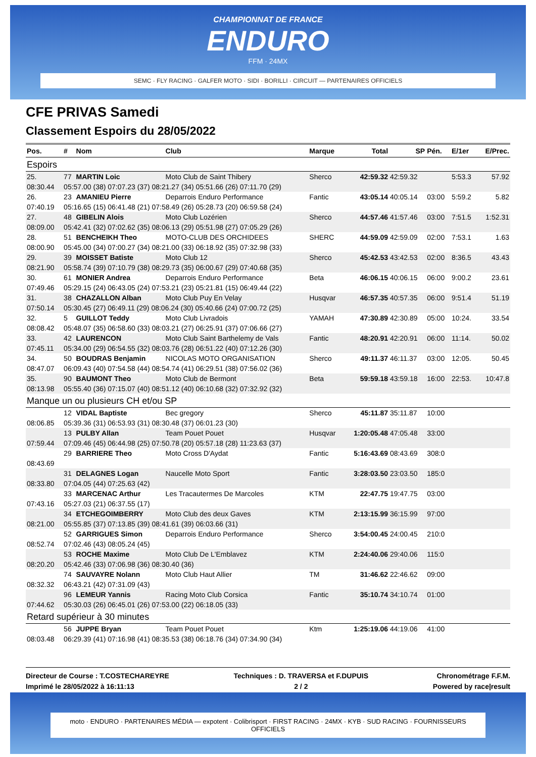CHAMPIONNAT DE FRANCE
ENDURO
FFM · 24MX
SEMC · FLY RACING · GALFER MOTO · SIDI · BORILLI · CIRCUIT — PARTENAIRES OFFICIELS
CFE PRIVAS Samedi
Classement Espoirs du 28/05/2022
| Pos. | # | Nom | Club | | Marque | Total | SP | Pén. | E/1er | E/Prec. |
| --- | --- | --- | --- | --- | --- | --- | --- | --- | --- | --- |
| Espoirs | | | | | | | | | | |
| 25. | 77 | MARTIN Loic | Moto Club de Saint Thibery | | Sherco | 42:59.32 | 42:59.32 | | 5:53.3 | 57.92 |
| 08:30.44 | 05:57.00 (38) 07:07.23 (37) 08:21.27 (34) 05:51.66 (26) 07:11.70 (29) | | | | | | | | | |
| 26. | 23 | AMANIEU Pierre | Deparrois Enduro Performance | | Fantic | 43:05.14 | 40:05.14 | 03:00 | 5:59.2 | 5.82 |
| 07:40.19 | 05:16.65 (15) 06:41.48 (21) 07:58.49 (26) 05:28.73 (20) 06:59.58 (24) | | | | | | | | | |
| 27. | 48 | GIBELIN Alois | Moto Club Lozérien | | Sherco | 44:57.46 | 41:57.46 | 03:00 | 7:51.5 | 1:52.31 |
| 08:09.00 | 05:42.41 (32) 07:02.62 (35) 08:06.13 (29) 05:51.98 (27) 07:05.29 (26) | | | | | | | | | |
| 28. | 51 | BENCHEIKH Theo | MOTO-CLUB DES ORCHIDEES | | SHERC | 44:59.09 | 42:59.09 | 02:00 | 7:53.1 | 1.63 |
| 08:00.90 | 05:45.00 (34) 07:00.27 (34) 08:21.00 (33) 06:18.92 (35) 07:32.98 (33) | | | | | | | | | |
| 29. | 39 | MOISSET Batiste | Moto Club 12 | | Sherco | 45:42.53 | 43:42.53 | 02:00 | 8:36.5 | 43.43 |
| 08:21.90 | 05:58.74 (39) 07:10.79 (38) 08:29.73 (35) 06:00.67 (29) 07:40.68 (35) | | | | | | | | | |
| 30. | 61 | MONIER Andrea | Deparrois Enduro Performance | | Beta | 46:06.15 | 40:06.15 | 06:00 | 9:00.2 | 23.61 |
| 07:49.46 | 05:29.15 (24) 06:43.05 (24) 07:53.21 (23) 05:21.81 (15) 06:49.44 (22) | | | | | | | | | |
| 31. | 38 | CHAZALLON Alban | Moto Club Puy En Velay | | Husqvar | 46:57.35 | 40:57.35 | 06:00 | 9:51.4 | 51.19 |
| 07:50.14 | 05:30.45 (27) 06:49.11 (29) 08:06.24 (30) 05:40.66 (24) 07:00.72 (25) | | | | | | | | | |
| 32. | 5 | GUILLOT Teddy | Moto Club Livradois | | YAMAH | 47:30.89 | 42:30.89 | 05:00 | 10:24. | 33.54 |
| 08:08.42 | 05:48.07 (35) 06:58.60 (33) 08:03.21 (27) 06:25.91 (37) 07:06.66 (27) | | | | | | | | | |
| 33. | 42 | LAURENCON | Moto Club Saint Barthelemy de Vals | | Fantic | 48:20.91 | 42:20.91 | 06:00 | 11:14. | 50.02 |
| 07:45.11 | 05:34.00 (29) 06:54.55 (32) 08:03.76 (28) 06:51.22 (40) 07:12.26 (30) | | | | | | | | | |
| 34. | 50 | BOUDRAS Benjamin | NICOLAS MOTO ORGANISATION | | Sherco | 49:11.37 | 46:11.37 | 03:00 | 12:05. | 50.45 |
| 08:47.07 | 06:09.43 (40) 07:54.58 (44) 08:54.74 (41) 06:29.51 (38) 07:56.02 (36) | | | | | | | | | |
| 35. | 90 | BAUMONT Theo | Moto Club de Bermont | | Beta | 59:59.18 | 43:59.18 | 16:00 | 22:53. | 10:47.8 |
| 08:13.98 | 05:55.40 (36) 07:15.07 (40) 08:51.12 (40) 06:10.68 (32) 07:32.92 (32) | | | | | | | | | |
| Manque un ou plusieurs CH et/ou SP | | | | | | | | | | |
| | 12 | VIDAL Baptiste | Bec gregory | | Sherco | 45:11.87 | 35:11.87 | 10:00 | | |
| 08:06.85 | 05:39.36 (31) 06:53.93 (31) 08:30.48 (37) 06:01.23 (30) | | | | | | | | | |
| | 13 | PULBY Allan | Team Pouet Pouet | | Husqvar | 1:20:05.48 | 47:05.48 | 33:00 | | |
| 07:59.44 | 07:09.46 (45) 06:44.98 (25) 07:50.78 (20) 05:57.18 (28) 11:23.63 (37) | | | | | | | | | |
| | 29 | BARRIERE Theo | Moto Cross D'Aydat | | Fantic | 5:16:43.69 | 08:43.69 | 308:0 | | |
| 08:43.69 | | | | | | | | | | |
| | 31 | DELAGNES Logan | Naucelle Moto Sport | | Fantic | 3:28:03.50 | 23:03.50 | 185:0 | | |
| 08:33.80 | 07:04.05 (44) 07:25.63 (42) | | | | | | | | | |
| | 33 | MARCENAC Arthur | Les Tracautermes De Marcoles | | KTM | 22:47.75 | 19:47.75 | 03:00 | | |
| 07:43.16 | 05:27.03 (21) 06:37.55 (17) | | | | | | | | | |
| | 34 | ETCHEGOIMBERRY | Moto Club des deux Gaves | | KTM | 2:13:15.99 | 36:15.99 | 97:00 | | |
| 08:21.00 | 05:55.85 (37) 07:13.85 (39) 08:41.61 (39) 06:03.66 (31) | | | | | | | | | |
| | 52 | GARRIGUES Simon | Deparrois Enduro Performance | | Sherco | 3:54:00.45 | 24:00.45 | 210:0 | | |
| 08:52.74 | 07:02.46 (43) 08:05.24 (45) | | | | | | | | | |
| | 53 | ROCHE Maxime | Moto Club De L'Emblavez | | KTM | 2:24:40.06 | 29:40.06 | 115:0 | | |
| 08:20.20 | 05:42.46 (33) 07:06.98 (36) 08:30.40 (36) | | | | | | | | | |
| | 74 | SAUVAYRE Nolann | Moto Club Haut Allier | | TM | 31:46.62 | 22:46.62 | 09:00 | | |
| 08:32.32 | 06:43.21 (42) 07:31.09 (43) | | | | | | | | | |
| | 96 | LEMEUR Yannis | Racing Moto Club Corsica | | Fantic | 35:10.74 | 34:10.74 | 01:00 | | |
| 07:44.62 | 05:30.03 (26) 06:45.01 (26) 07:53.00 (22) 06:18.05 (33) | | | | | | | | | |
| Retard supérieur à 30 minutes | | | | | | | | | | |
| | 56 | JUPPE Bryan | Team Pouet Pouet | | Ktm | 1:25:19.06 | 44:19.06 | 41:00 | | |
| 08:03.48 | 06:29.39 (41) 07:16.98 (41) 08:35.53 (38) 06:18.76 (34) 07:34.90 (34) | | | | | | | | | |
Directeur de Course : T.COSTECHAREYRE
Imprimé le 28/05/2022 à 16:11:13
Techniques : D. TRAVERSA et F.DUPUIS
2 / 2
Chronométrage F.F.M.
Powered by race|result
moto · ENDURO · PARTENAIRES MÉDIA — expotent · Colibrisport · FIRST RACING · 24MX · KYB · SUD RACING · FOURNISSEURS OFFICIELS